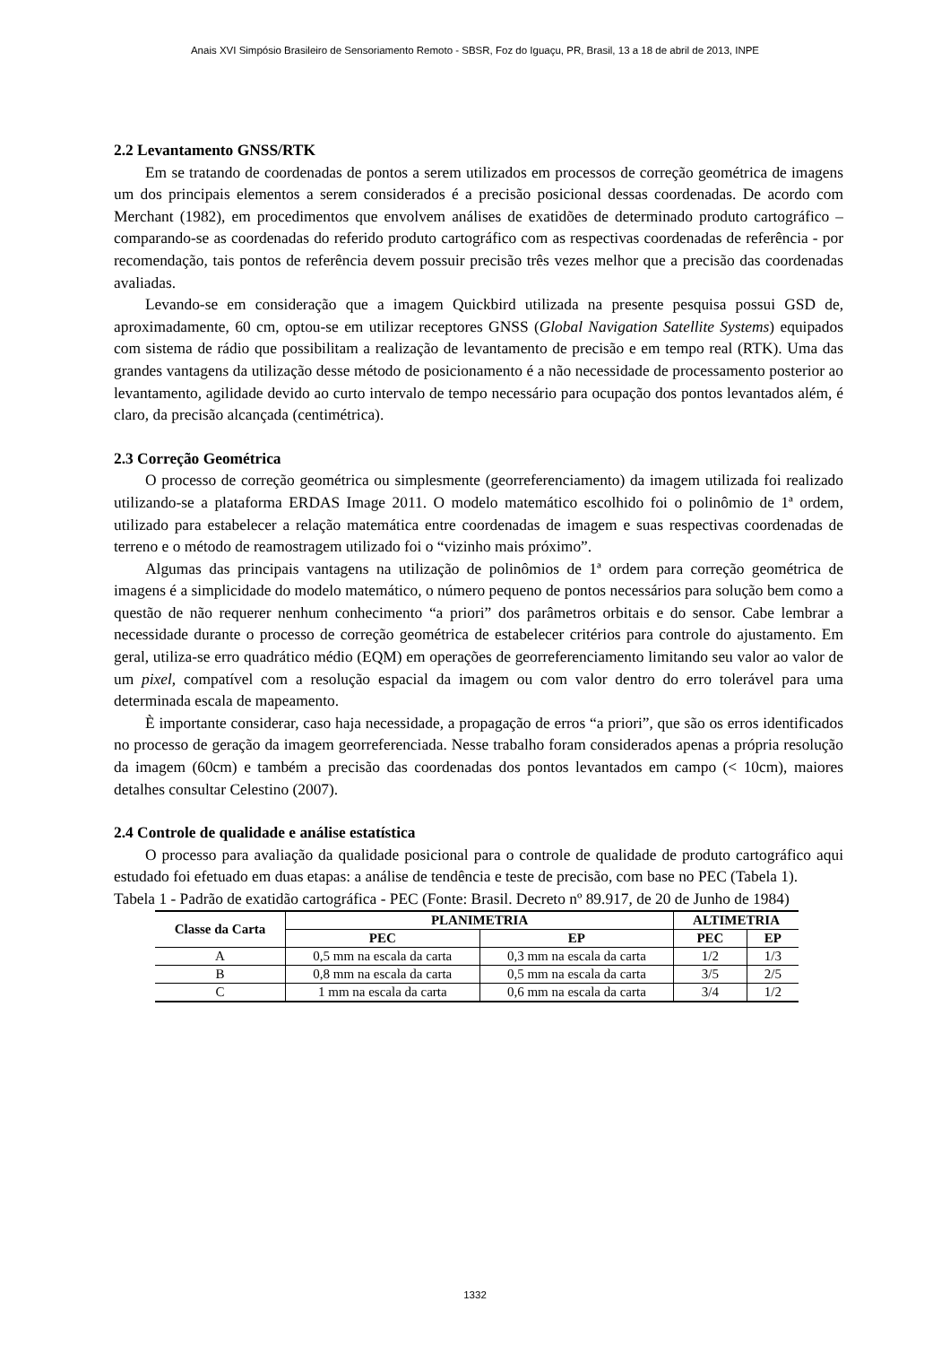Anais XVI Simpósio Brasileiro de Sensoriamento Remoto - SBSR, Foz do Iguaçu, PR, Brasil, 13 a 18 de abril de 2013, INPE
2.2 Levantamento GNSS/RTK
Em se tratando de coordenadas de pontos a serem utilizados em processos de correção geométrica de imagens um dos principais elementos a serem considerados é a precisão posicional dessas coordenadas. De acordo com Merchant (1982), em procedimentos que envolvem análises de exatidões de determinado produto cartográfico – comparando-se as coordenadas do referido produto cartográfico com as respectivas coordenadas de referência - por recomendação, tais pontos de referência devem possuir precisão três vezes melhor que a precisão das coordenadas avaliadas.
Levando-se em consideração que a imagem Quickbird utilizada na presente pesquisa possui GSD de, aproximadamente, 60 cm, optou-se em utilizar receptores GNSS (Global Navigation Satellite Systems) equipados com sistema de rádio que possibilitam a realização de levantamento de precisão e em tempo real (RTK). Uma das grandes vantagens da utilização desse método de posicionamento é a não necessidade de processamento posterior ao levantamento, agilidade devido ao curto intervalo de tempo necessário para ocupação dos pontos levantados além, é claro, da precisão alcançada (centimétrica).
2.3 Correção Geométrica
O processo de correção geométrica ou simplesmente (georreferenciamento) da imagem utilizada foi realizado utilizando-se a plataforma ERDAS Image 2011. O modelo matemático escolhido foi o polinômio de 1ª ordem, utilizado para estabelecer a relação matemática entre coordenadas de imagem e suas respectivas coordenadas de terreno e o método de reamostragem utilizado foi o “vizinho mais próximo”.
Algumas das principais vantagens na utilização de polinômios de 1ª ordem para correção geométrica de imagens é a simplicidade do modelo matemático, o número pequeno de pontos necessários para solução bem como a questão de não requerer nenhum conhecimento “a priori” dos parâmetros orbitais e do sensor. Cabe lembrar a necessidade durante o processo de correção geométrica de estabelecer critérios para controle do ajustamento. Em geral, utiliza-se erro quadrático médio (EQM) em operações de georreferenciamento limitando seu valor ao valor de um pixel, compatível com a resolução espacial da imagem ou com valor dentro do erro tolerável para uma determinada escala de mapeamento.
È importante considerar, caso haja necessidade, a propagação de erros “a priori”, que são os erros identificados no processo de geração da imagem georreferenciada. Nesse trabalho foram considerados apenas a própria resolução da imagem (60cm) e também a precisão das coordenadas dos pontos levantados em campo (< 10cm), maiores detalhes consultar Celestino (2007).
2.4 Controle de qualidade e análise estatística
O processo para avaliação da qualidade posicional para o controle de qualidade de produto cartográfico aqui estudado foi efetuado em duas etapas: a análise de tendência e teste de precisão, com base no PEC (Tabela 1).
Tabela 1 - Padrão de exatidão cartográfica - PEC (Fonte: Brasil. Decreto nº 89.917, de 20 de Junho de 1984)
| Classe da Carta | PLANIMETRIA | | ALTIMETRIA | |
| --- | --- | --- | --- | --- |
| | PEC | EP | PEC | EP |
| A | 0,5 mm na escala da carta | 0,3 mm na escala da carta | 1/2 | 1/3 |
| B | 0,8 mm na escala da carta | 0,5 mm na escala da carta | 3/5 | 2/5 |
| C | 1 mm na escala da carta | 0,6 mm na escala da carta | 3/4 | 1/2 |
1332